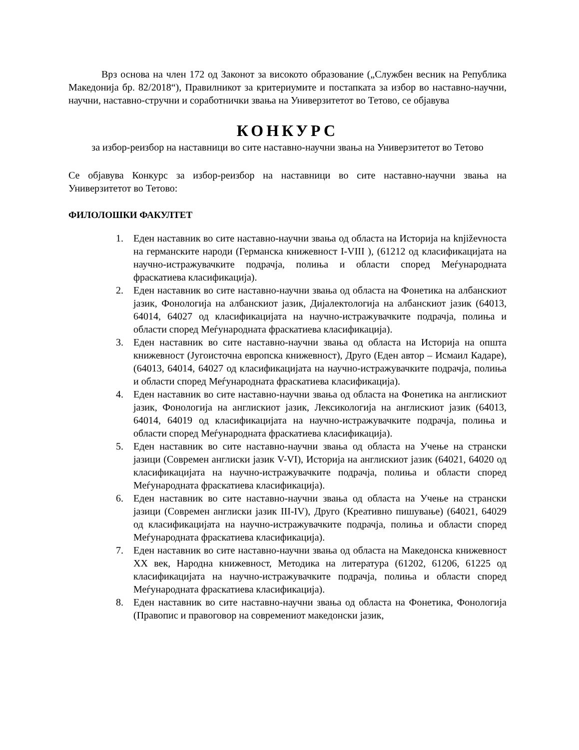Врз основа на член 172 од Законот за високото образование („Службен весник на Република Македонија бр. 82/2018“), Правилникот за критериумите и постапката за избор во наставно-научни, научни, наставно-стручни и соработнички звања на Универзитетот во Тетово, се објавува
КОНКУРС
за избор-реизбор на наставници во сите наставно-научни звања на Универзитетот во Тетово
Се објавува Конкурс за избор-реизбор на наставници во сите наставно-научни звања на Универзитетот во Тетово:
ФИЛОЛОШКИ ФАКУЛТЕТ
1. Еден наставник во сите наставно-научни звања од областа на Историја на književноста на германските народи (Германска книжевност I-VIII ), (61212 од класификацијата на научно-истражувачките подрачја, полиња и области според Меѓународната фраскатиева класификација).
2. Еден наставник во сите наставно-научни звања од областа на Фонетика на албанскиот јазик, Фонологија на албанскиот јазик, Дијалектологија на албанскиот јазик (64013, 64014, 64027 од класификацијата на научно-истражувачките подрачја, полиња и области според Меѓународната фраскатиева класификација).
3. Еден наставник во сите наставно-научни звања од областа на Историја на општа книжевност (Југоисточна европска книжевност), Друго (Еден автор – Исмаил Кадаре), (64013, 64014, 64027 од класификацијата на научно-истражувачките подрачја, полиња и области според Меѓународната фраскатиева класификација).
4. Еден наставник во сите наставно-научни звања од областа на Фонетика на англискиот јазик, Фонологија на англискиот јазик, Лексикологија на англискиот јазик (64013, 64014, 64019 од класификацијата на научно-истражувачките подрачја, полиња и области според Меѓународната фраскатиева класификација).
5. Еден наставник во сите наставно-научни звања од областа на Учење на странски јазици (Современ англиски јазик V-VI), Историја на англискиот јазик (64021, 64020 од класификацијата на научно-истражувачките подрачја, полиња и области според Меѓународната фраскатиева класификација).
6. Еден наставник во сите наставно-научни звања од областа на Учење на странски јазици (Современ англиски јазик III-IV), Друго (Креативно пишување) (64021, 64029 од класификацијата на научно-истражувачките подрачја, полиња и области според Меѓународната фраскатиева класификација).
7. Еден наставник во сите наставно-научни звања од областа на Македонска книжевност XX век, Народна книжевност, Методика на литература (61202, 61206, 61225 од класификацијата на научно-истражувачките подрачја, полиња и области според Меѓународната фраскатиева класификација).
8. Еден наставник во сите наставно-научни звања од областа на Фонетика, Фонологија (Правопис и правоговор на современиот македонски јазик,